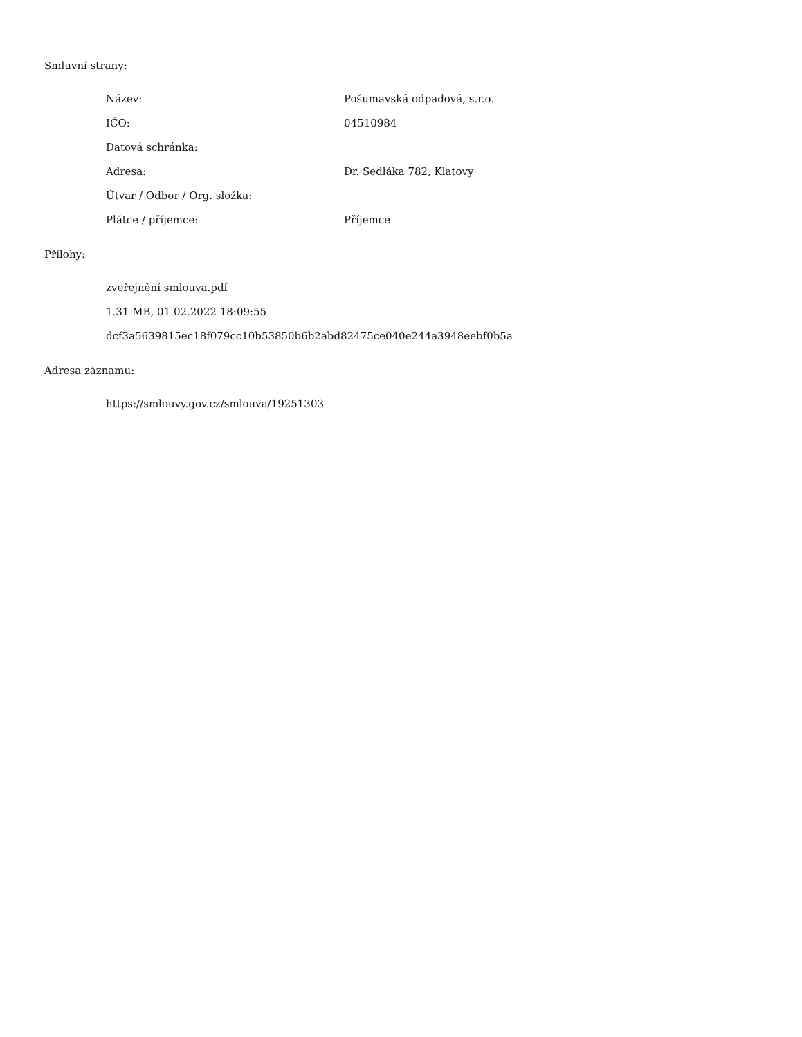Smluvní strany:
Název: Pošumavská odpadová, s.r.o.
IČO: 04510984
Datová schránka:
Adresa: Dr. Sedláka 782, Klatovy
Útvar / Odbor / Org. složka:
Plátce / příjemce: Příjemce
Přílohy:
zveřejnění smlouva.pdf
1.31 MB, 01.02.2022 18:09:55
dcf3a5639815ec18f079cc10b53850b6b2abd82475ce040e244a3948eebf0b5a
Adresa záznamu:
https://smlouvy.gov.cz/smlouva/19251303